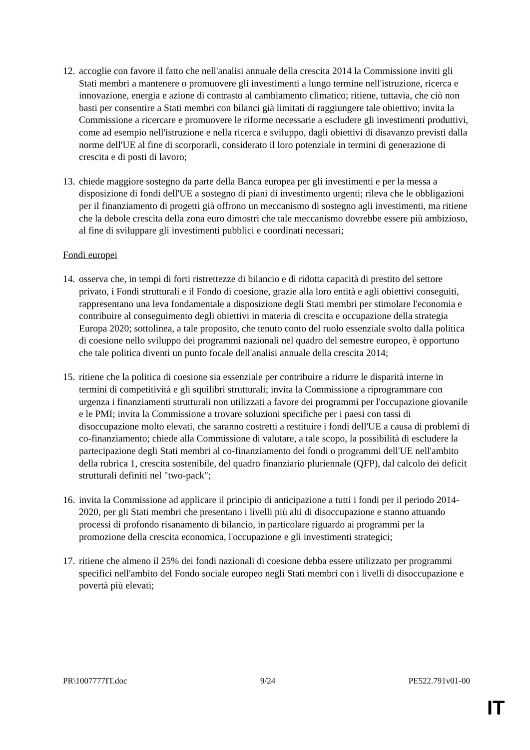12.
accoglie con favore il fatto che nell'analisi annuale della crescita 2014 la Commissione inviti gli Stati membri a mantenere o promuovere gli investimenti a lungo termine nell'istruzione, ricerca e innovazione, energia e azione di contrasto al cambiamento climatico; ritiene, tuttavia, che ciò non basti per consentire a Stati membri con bilanci già limitati di raggiungere tale obiettivo; invita la Commissione a ricercare e promuovere le riforme necessarie a escludere gli investimenti produttivi, come ad esempio nell'istruzione e nella ricerca e sviluppo, dagli obiettivi di disavanzo previsti dalla norme dell'UE al fine di scorporarli, considerato il loro potenziale in termini di generazione di crescita e di posti di lavoro;
13.
chiede maggiore sostegno da parte della Banca europea per gli investimenti e per la messa a disposizione di fondi dell'UE a sostegno di piani di investimento urgenti; rileva che le obbligazioni per il finanziamento di progetti già offrono un meccanismo di sostegno agli investimenti, ma ritiene che la debole crescita della zona euro dimostri che tale meccanismo dovrebbe essere più ambizioso, al fine di sviluppare gli investimenti pubblici e coordinati necessari;
Fondi europei
14.
osserva che, in tempi di forti ristrettezze di bilancio e di ridotta capacità di prestito del settore privato, i Fondi strutturali e il Fondo di coesione, grazie alla loro entità e agli obiettivi conseguiti, rappresentano una leva fondamentale a disposizione degli Stati membri per stimolare l'economia e contribuire al conseguimento degli obiettivi in materia di crescita e occupazione della strategia Europa 2020; sottolinea, a tale proposito, che tenuto conto del ruolo essenziale svolto dalla politica di coesione nello sviluppo dei programmi nazionali nel quadro del semestre europeo, è opportuno che tale politica diventi un punto focale dell'analisi annuale della crescita 2014;
15.
ritiene che la politica di coesione sia essenziale per contribuire a ridurre le disparità interne in termini di competitività e gli squilibri strutturali; invita la Commissione a riprogrammare con urgenza i finanziamenti strutturali non utilizzati a favore dei programmi per l'occupazione giovanile e le PMI; invita la Commissione a trovare soluzioni specifiche per i paesi con tassi di disoccupazione molto elevati, che saranno costretti a restituire i fondi dell'UE a causa di problemi di co-finanziamento; chiede alla Commissione di valutare, a tale scopo, la possibilità di escludere la partecipazione degli Stati membri al co-finanziamento dei fondi o programmi dell'UE nell'ambito della rubrica 1, crescita sostenibile, del quadro finanziario pluriennale (QFP), dal calcolo dei deficit strutturali definiti nel "two-pack";
16.
invita la Commissione ad applicare il principio di anticipazione a tutti i fondi per il periodo 2014-2020, per gli Stati membri che presentano i livelli più alti di disoccupazione e stanno attuando processi di profondo risanamento di bilancio, in particolare riguardo ai programmi per la promozione della crescita economica, l'occupazione e gli investimenti strategici;
17.
ritiene che almeno il 25% dei fondi nazionali di coesione debba essere utilizzato per programmi specifici nell'ambito del Fondo sociale europeo negli Stati membri con i livelli di disoccupazione e povertà più elevati;
PR\1007777IT.doc 9/24 PE522.791v01-00
IT